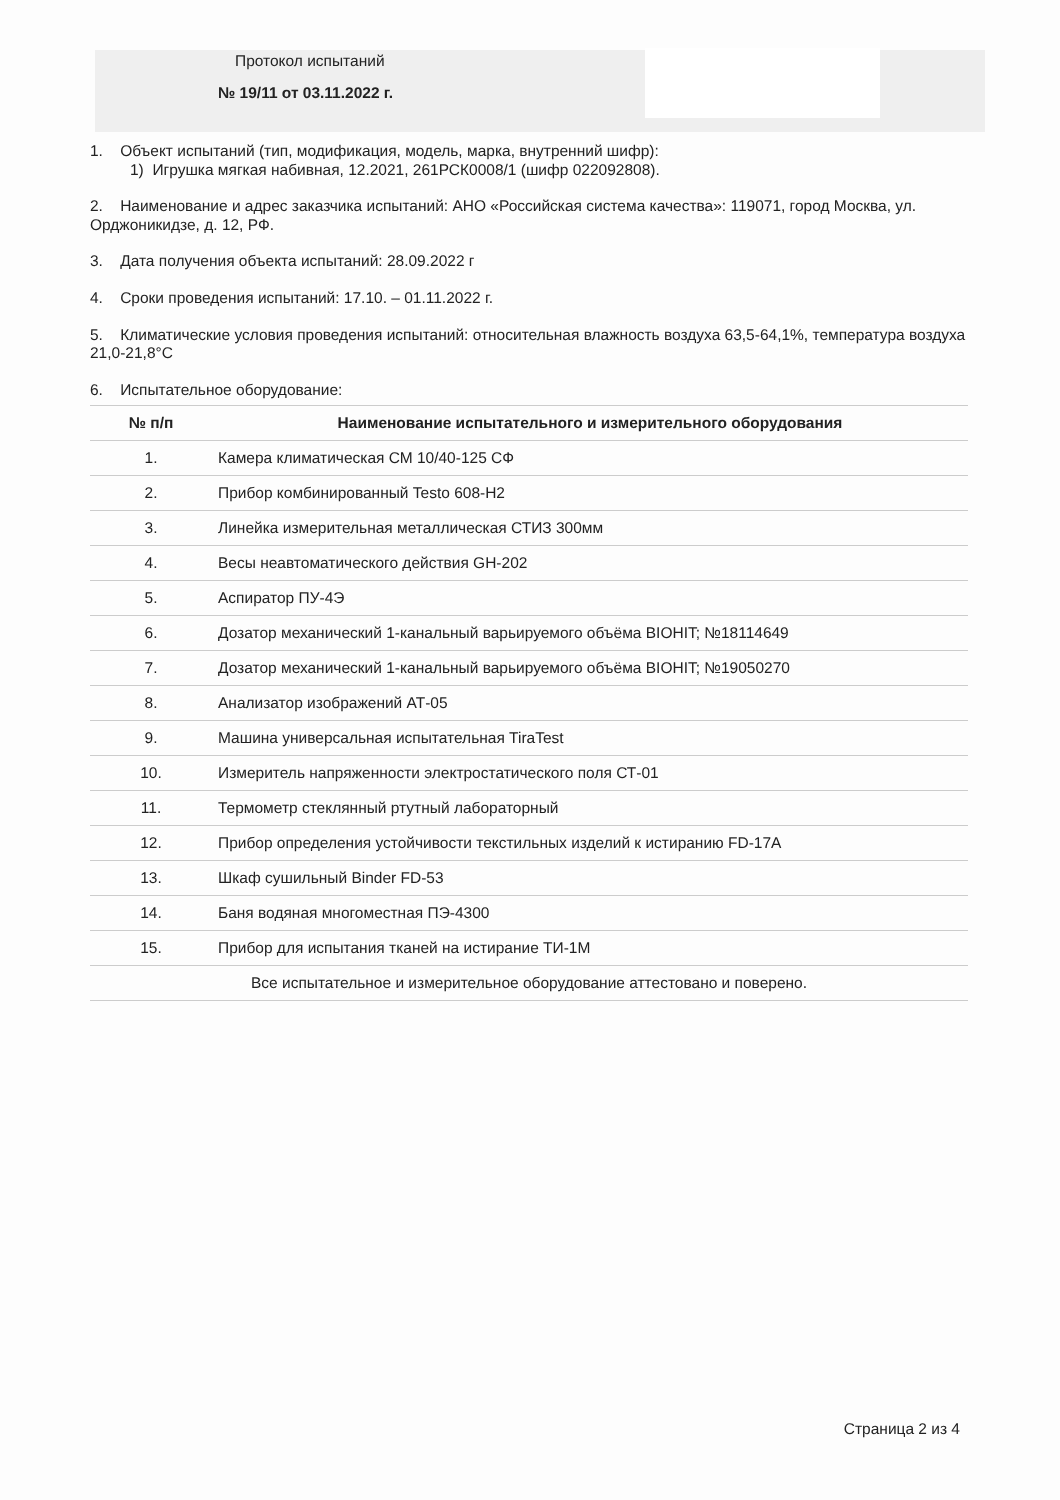Протокол испытаний
№ 19/11 от 03.11.2022 г.
1. Объект испытаний (тип, модификация, модель, марка, внутренний шифр):
1) Игрушка мягкая набивная, 12.2021, 261РСК0008/1 (шифр 022092808).
2. Наименование и адрес заказчика испытаний: АНО «Российская система качества»: 119071, город Москва, ул. Орджоникидзе, д. 12, РФ.
3. Дата получения объекта испытаний: 28.09.2022 г
4. Сроки проведения испытаний: 17.10. – 01.11.2022 г.
5. Климатические условия проведения испытаний: относительная влажность воздуха 63,5-64,1%, температура воздуха 21,0-21,8°C
6. Испытательное оборудование:
| № п/п | Наименование испытательного и измерительного оборудования |
| --- | --- |
| 1. | Камера климатическая СМ 10/40-125 СФ |
| 2. | Прибор комбинированный Testo 608-H2 |
| 3. | Линейка измерительная металлическая СТИЗ 300мм |
| 4. | Весы неавтоматического действия GH-202 |
| 5. | Аспиратор ПУ-4Э |
| 6. | Дозатор механический 1-канальный варьируемого объёма BIOHIT; №18114649 |
| 7. | Дозатор механический 1-канальный варьируемого объёма BIOHIT; №19050270 |
| 8. | Анализатор изображений АТ-05 |
| 9. | Машина универсальная испытательная TiraTest |
| 10. | Измеритель напряженности электростатического поля СТ-01 |
| 11. | Термометр стеклянный ртутный лабораторный |
| 12. | Прибор определения устойчивости текстильных изделий к истиранию FD-17A |
| 13. | Шкаф сушильный Binder FD-53 |
| 14. | Баня водяная многоместная ПЭ-4300 |
| 15. | Прибор для испытания тканей на истирание ТИ-1М |
| Все испытательное и измерительное оборудование аттестовано и поверено. | |
Страница 2 из 4